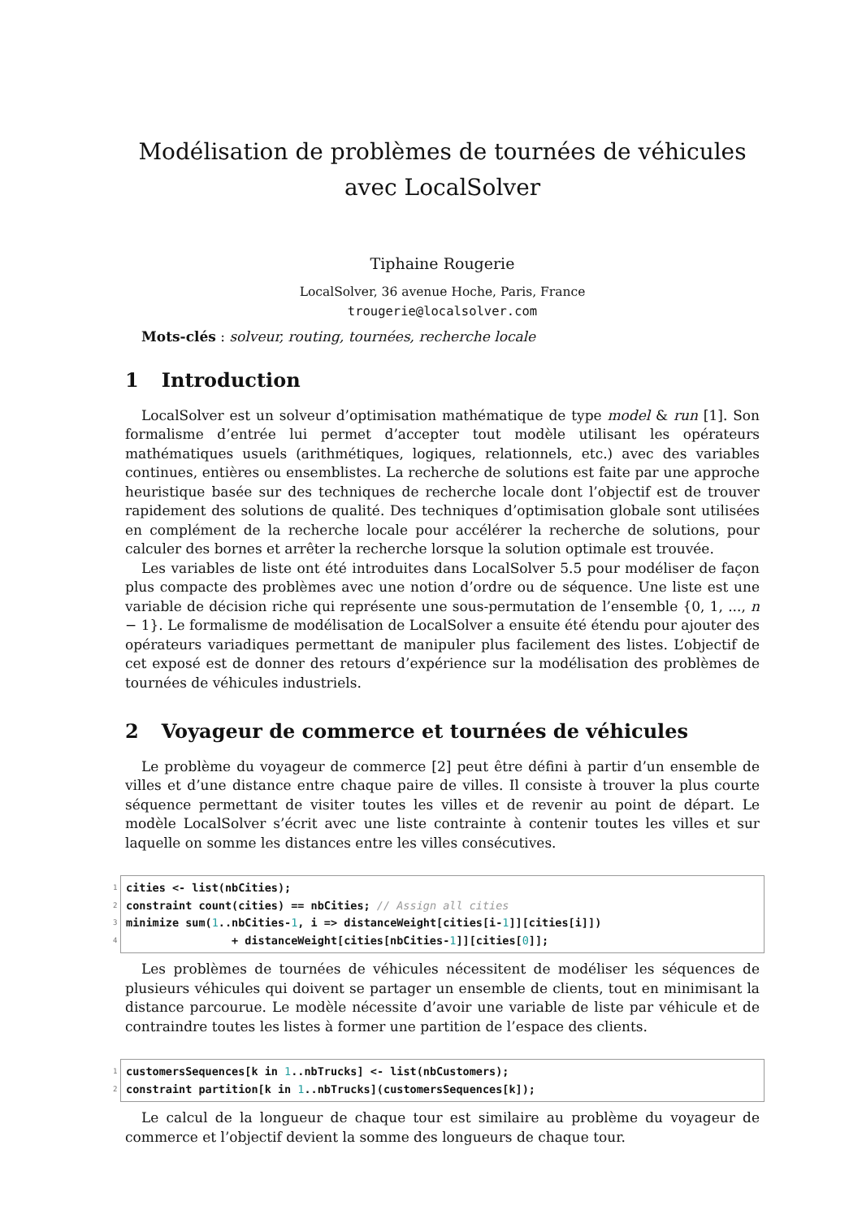Modélisation de problèmes de tournées de véhicules avec LocalSolver
Tiphaine Rougerie
LocalSolver, 36 avenue Hoche, Paris, France
trougerie@localsolver.com
Mots-clés : solveur, routing, tournées, recherche locale
1 Introduction
LocalSolver est un solveur d’optimisation mathématique de type model & run [1]. Son formalisme d’entrée lui permet d’accepter tout modèle utilisant les opérateurs mathématiques usuels (arithmétiques, logiques, relationnels, etc.) avec des variables continues, entières ou ensemblistes. La recherche de solutions est faite par une approche heuristique basée sur des techniques de recherche locale dont l’objectif est de trouver rapidement des solutions de qualité. Des techniques d’optimisation globale sont utilisées en complément de la recherche locale pour accélérer la recherche de solutions, pour calculer des bornes et arrêter la recherche lorsque la solution optimale est trouvée.
Les variables de liste ont été introduites dans LocalSolver 5.5 pour modéliser de façon plus compacte des problèmes avec une notion d’ordre ou de séquence. Une liste est une variable de décision riche qui représente une sous-permutation de l’ensemble {0, 1, ..., n − 1}. Le formalisme de modélisation de LocalSolver a ensuite été étendu pour ajouter des opérateurs variadiques permettant de manipuler plus facilement des listes. L’objectif de cet exposé est de donner des retours d’expérience sur la modélisation des problèmes de tournées de véhicules industriels.
2 Voyageur de commerce et tournées de véhicules
Le problème du voyageur de commerce [2] peut être défini à partir d’un ensemble de villes et d’une distance entre chaque paire de villes. Il consiste à trouver la plus courte séquence permettant de visiter toutes les villes et de revenir au point de départ. Le modèle LocalSolver s’écrit avec une liste contrainte à contenir toutes les villes et sur laquelle on somme les distances entre les villes consécutives.
1 cities <- list(nbCities);
2 constraint count(cities) == nbCities; // Assign all cities
3 minimize sum(1..nbCities-1, i => distanceWeight[cities[i-1]][cities[i]])
4 + distanceWeight[cities[nbCities-1]][cities[0]];
Les problèmes de tournées de véhicules nécessitent de modéliser les séquences de plusieurs véhicules qui doivent se partager un ensemble de clients, tout en minimisant la distance parcourue. Le modèle nécessite d’avoir une variable de liste par véhicule et de contraindre toutes les listes à former une partition de l’espace des clients.
1 customersSequences[k in 1..nbTrucks] <- list(nbCustomers);
2 constraint partition[k in 1..nbTrucks](customersSequences[k]);
Le calcul de la longueur de chaque tour est similaire au problème du voyageur de commerce et l’objectif devient la somme des longueurs de chaque tour.